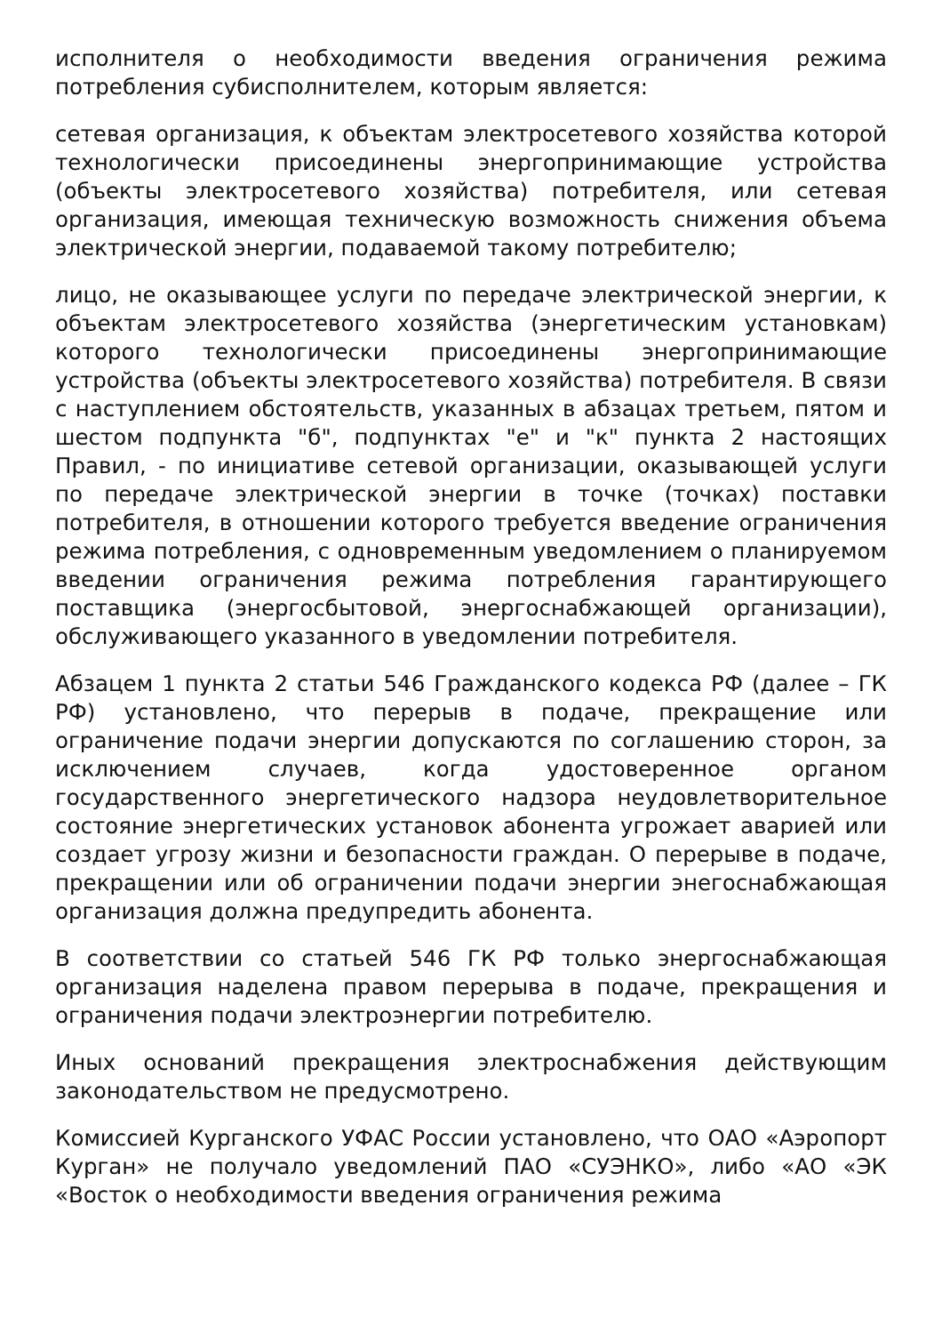исполнителя о необходимости введения ограничения режима потребления субисполнителем, которым является:
сетевая организация, к объектам электросетевого хозяйства которой технологически присоединены энергопринимающие устройства (объекты электросетевого хозяйства) потребителя, или сетевая организация, имеющая техническую возможность снижения объема электрической энергии, подаваемой такому потребителю;
лицо, не оказывающее услуги по передаче электрической энергии, к объектам электросетевого хозяйства (энергетическим установкам) которого технологически присоединены энергопринимающие устройства (объекты электросетевого хозяйства) потребителя. В связи с наступлением обстоятельств, указанных в абзацах третьем, пятом и шестом подпункта "б", подпунктах "е" и "к" пункта 2 настоящих Правил, - по инициативе сетевой организации, оказывающей услуги по передаче электрической энергии в точке (точках) поставки потребителя, в отношении которого требуется введение ограничения режима потребления, с одновременным уведомлением о планируемом введении ограничения режима потребления гарантирующего поставщика (энергосбытовой, энергоснабжающей организации), обслуживающего указанного в уведомлении потребителя.
Абзацем 1 пункта 2 статьи 546 Гражданского кодекса РФ (далее – ГК РФ) установлено, что перерыв в подаче, прекращение или ограничение подачи энергии допускаются по соглашению сторон, за исключением случаев, когда удостоверенное органом государственного энергетического надзора неудовлетворительное состояние энергетических установок абонента угрожает аварией или создает угрозу жизни и безопасности граждан. О перерыве в подаче, прекращении или об ограничении подачи энергии энегоснабжающая организация должна предупредить абонента.
В соответствии со статьей 546 ГК РФ только энергоснабжающая организация наделена правом перерыва в подаче, прекращения и ограничения подачи электроэнергии потребителю.
Иных оснований прекращения электроснабжения действующим законодательством не предусмотрено.
Комиссией Курганского УФАС России установлено, что ОАО «Аэропорт Курган» не получало уведомлений ПАО «СУЭНКО», либо «АО «ЭК «Восток о необходимости введения ограничения режима